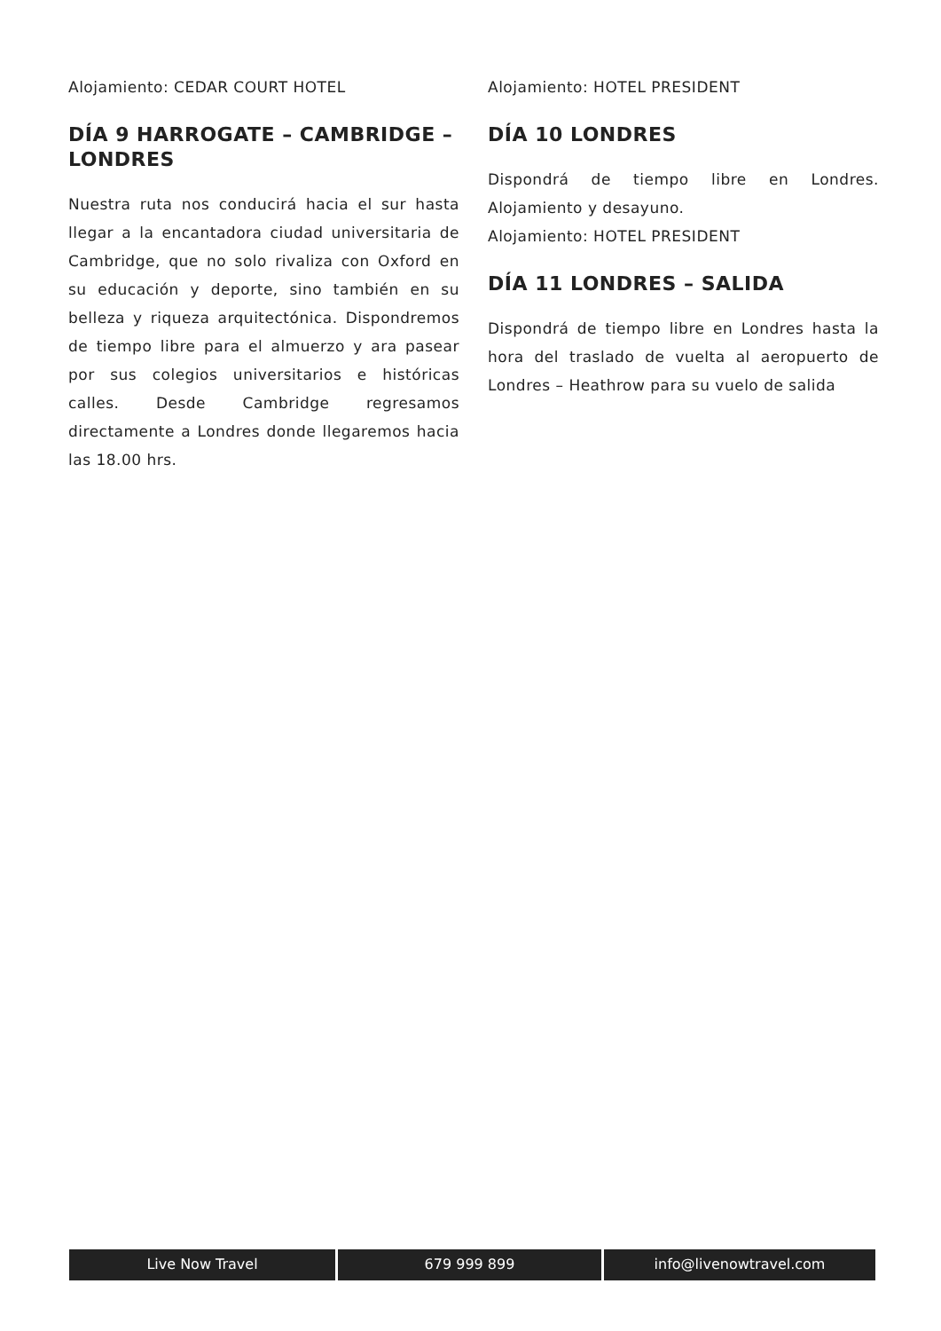Alojamiento: CEDAR COURT HOTEL
DÍA 9 HARROGATE – CAMBRIDGE – LONDRES
Nuestra ruta nos conducirá hacia el sur hasta llegar a la encantadora ciudad universitaria de Cambridge, que no solo rivaliza con Oxford en su educación y deporte, sino también en su belleza y riqueza arquitectónica. Dispondremos de tiempo libre para el almuerzo y ara pasear por sus colegios universitarios e históricas calles. Desde Cambridge regresamos directamente a Londres donde llegaremos hacia las 18.00 hrs.
Alojamiento: HOTEL PRESIDENT
DÍA 10 LONDRES
Dispondrá de tiempo libre en Londres. Alojamiento y desayuno.
Alojamiento: HOTEL PRESIDENT
DÍA 11 LONDRES – SALIDA
Dispondrá de tiempo libre en Londres hasta la hora del traslado de vuelta al aeropuerto de Londres – Heathrow para su vuelo de salida
Live Now Travel 679 999 899 info@livenowtravel.com